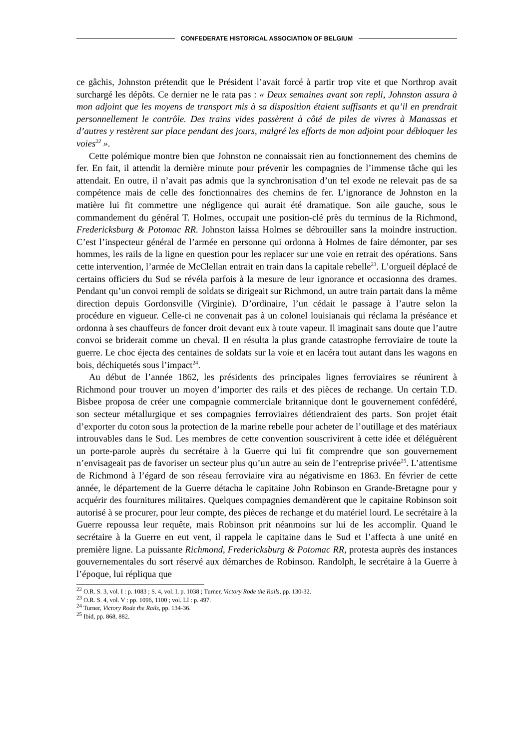CONFEDERATE HISTORICAL ASSOCIATION OF BELGIUM
ce gâchis, Johnston prétendit que le Président l’avait forcé à partir trop vite et que Northrop avait surchargé les dépôts. Ce dernier ne le rata pas : « Deux semaines avant son repli, Johnston assura à mon adjoint que les moyens de transport mis à sa disposition étaient suffisants et qu’il en prendrait personnellement le contrôle. Des trains vides passèrent à côté de piles de vivres à Manassas et d’autres y restèrent sur place pendant des jours, malgré les efforts de mon adjoint pour débloquer les voies<sup>22</sup> ».
Cette polémique montre bien que Johnston ne connaissait rien au fonctionnement des chemins de fer. En fait, il attendit la dernière minute pour prévenir les compagnies de l’immense tâche qui les attendait. En outre, il n’avait pas admis que la synchronisation d’un tel exode ne relevait pas de sa compétence mais de celle des fonctionnaires des chemins de fer. L’ignorance de Johnston en la matière lui fit commettre une négligence qui aurait été dramatique. Son aile gauche, sous le commandement du général T. Holmes, occupait une position-clé près du terminus de la Richmond, Fredericksburg & Potomac RR. Johnston laissa Holmes se débrouiller sans la moindre instruction. C’est l’inspecteur général de l’armée en personne qui ordonna à Holmes de faire démonter, par ses hommes, les rails de la ligne en question pour les replacer sur une voie en retrait des opérations. Sans cette intervention, l’armée de McClellan entrait en train dans la capitale rebelle<sup>23</sup>. L’orgueil déplacé de certains officiers du Sud se révéla parfois à la mesure de leur ignorance et occasionna des drames. Pendant qu’un convoi rempli de soldats se dirigeait sur Richmond, un autre train partait dans la même direction depuis Gordonsville (Virginie). D’ordinaire, l’un cédait le passage à l’autre selon la procédure en vigueur. Celle-ci ne convenait pas à un colonel louisianais qui réclama la préséance et ordonna à ses chauffeurs de foncer droit devant eux à toute vapeur. Il imaginait sans doute que l’autre convoi se briderait comme un cheval. Il en résulta la plus grande catastrophe ferroviaire de toute la guerre. Le choc éjecta des centaines de soldats sur la voie et en lacéra tout autant dans les wagons en bois, déchiquetés sous l’impact<sup>24</sup>.
Au début de l’année 1862, les présidents des principales lignes ferroviaires se réunirent à Richmond pour trouver un moyen d’importer des rails et des pièces de rechange. Un certain T.D. Bisbee proposa de créer une compagnie commerciale britannique dont le gouvernement confédéré, son secteur métallurgique et ses compagnies ferroviaires détiendraient des parts. Son projet était d’exporter du coton sous la protection de la marine rebelle pour acheter de l’outillage et des matériaux introuvables dans le Sud. Les membres de cette convention souscrivirent à cette idée et déléguèrent un porte-parole auprès du secrétaire à la Guerre qui lui fit comprendre que son gouvernement n’envisageait pas de favoriser un secteur plus qu’un autre au sein de l’entreprise privée<sup>25</sup>. L’attentisme de Richmond à l’égard de son réseau ferroviaire vira au négativisme en 1863. En février de cette année, le département de la Guerre détacha le capitaine John Robinson en Grande-Bretagne pour y acquérir des fournitures militaires. Quelques compagnies demandèrent que le capitaine Robinson soit autorisé à se procurer, pour leur compte, des pièces de rechange et du matériel lourd. Le secrétaire à la Guerre repoussa leur requête, mais Robinson prit néanmoins sur lui de les accomplir. Quand le secrétaire à la Guerre en eut vent, il rappela le capitaine dans le Sud et l’affecta à une unité en première ligne. La puissante Richmond, Fredericksburg & Potomac RR, protesta auprès des instances gouvernementales du sort réservé aux démarches de Robinson. Randolph, le secrétaire à la Guerre à l’époque, lui répliqua que
<sup>22</sup> O.R. S. 3, vol. I : p. 1083 ; S. 4, vol. I, p. 1038 ; Turner, Victory Rode the Rails, pp. 130-32.
<sup>23</sup> O.R. S. 4, vol. V : pp. 1096, 1100 ; vol. LI : p. 497.
<sup>24</sup> Turner, Victory Rode the Rails, pp. 134-36.
<sup>25</sup> Ibid, pp. 868, 882.